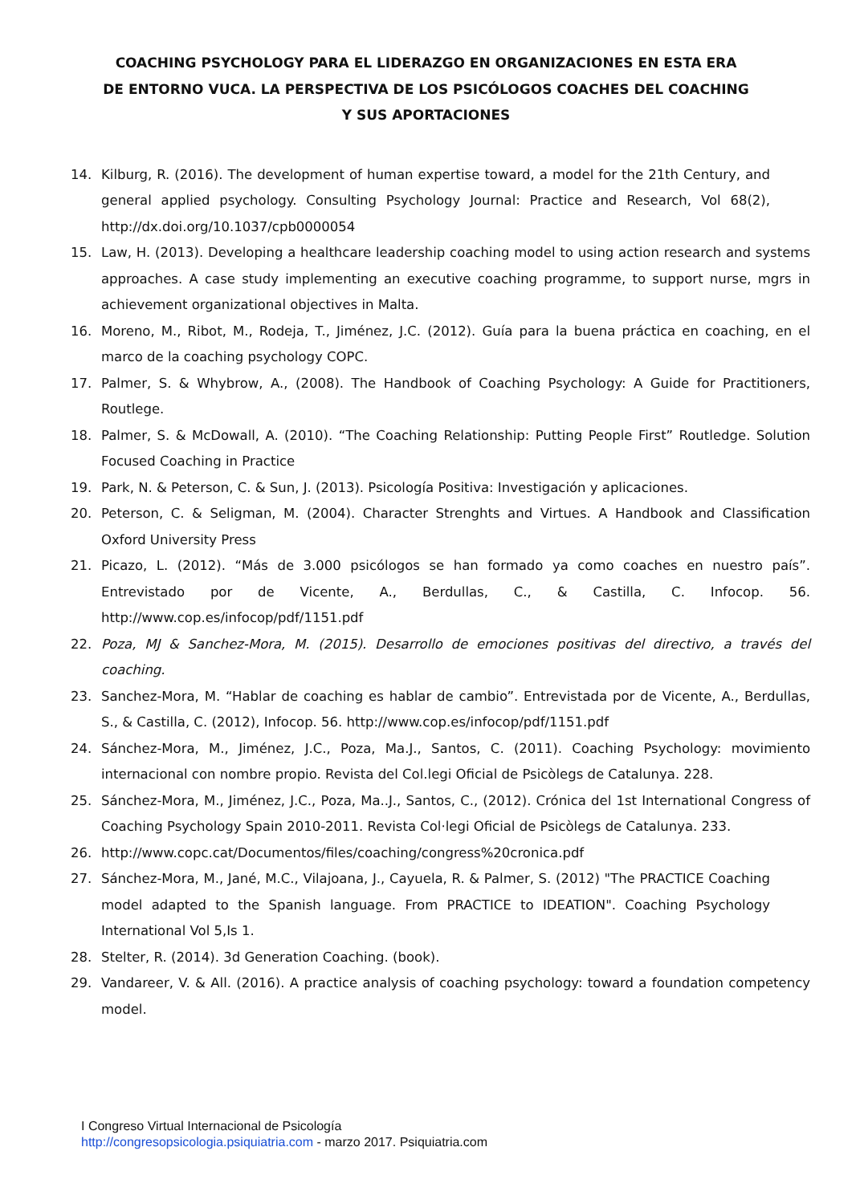COACHING PSYCHOLOGY PARA EL LIDERAZGO EN ORGANIZACIONES EN ESTA ERA
DE ENTORNO VUCA. LA PERSPECTIVA DE LOS PSICÓLOGOS COACHES DEL COACHING
Y SUS APORTACIONES
14. Kilburg, R. (2016). The development of human expertise toward, a model for the 21th Century, and general applied psychology. Consulting Psychology Journal: Practice and Research, Vol 68(2), http://dx.doi.org/10.1037/cpb0000054
15. Law, H. (2013). Developing a healthcare leadership coaching model to using action research and systems approaches. A case study implementing an executive coaching programme, to support nurse, mgrs in achievement organizational objectives in Malta.
16. Moreno, M., Ribot, M., Rodeja, T., Jiménez, J.C. (2012). Guía para la buena práctica en coaching, en el marco de la coaching psychology COPC.
17. Palmer, S. & Whybrow, A., (2008). The Handbook of Coaching Psychology: A Guide for Practitioners, Routlege.
18. Palmer, S. & McDowall, A. (2010). “The Coaching Relationship: Putting People First” Routledge. Solution Focused Coaching in Practice
19. Park, N. & Peterson, C. & Sun, J. (2013). Psicología Positiva: Investigación y aplicaciones.
20. Peterson, C. & Seligman, M. (2004). Character Strenghts and Virtues. A Handbook and Classification Oxford University Press
21. Picazo, L. (2012). “Más de 3.000 psicólogos se han formado ya como coaches en nuestro país”. Entrevistado por de Vicente, A., Berdullas, C., & Castilla, C. Infocop. 56. http://www.cop.es/infocop/pdf/1151.pdf
22. Poza, MJ & Sanchez-Mora, M. (2015). Desarrollo de emociones positivas del directivo, a través del coaching.
23. Sanchez-Mora, M. “Hablar de coaching es hablar de cambio”. Entrevistada por de Vicente, A., Berdullas, S., & Castilla, C. (2012), Infocop. 56. http://www.cop.es/infocop/pdf/1151.pdf
24. Sánchez-Mora, M., Jiménez, J.C., Poza, Ma.J., Santos, C. (2011). Coaching Psychology: movimiento internacional con nombre propio. Revista del Col.legi Oficial de Psicòlegs de Catalunya. 228.
25. Sánchez-Mora, M., Jiménez, J.C., Poza, Ma..J., Santos, C., (2012). Crónica del 1st International Congress of Coaching Psychology Spain 2010-2011. Revista Col·legi Oficial de Psicòlegs de Catalunya. 233.
26. http://www.copc.cat/Documentos/files/coaching/congress%20cronica.pdf
27. Sánchez-Mora, M., Jané, M.C., Vilajoana, J., Cayuela, R. & Palmer, S. (2012) "The PRACTICE Coaching model adapted to the Spanish language. From PRACTICE to IDEATION". Coaching Psychology International Vol 5,Is 1.
28. Stelter, R. (2014). 3d Generation Coaching. (book).
29. Vandareer, V. & All. (2016). A practice analysis of coaching psychology: toward a foundation competency model.
I Congreso Virtual Internacional de Psicología
http://congresopsicologia.psiquiatria.com - marzo 2017. Psiquiatria.com